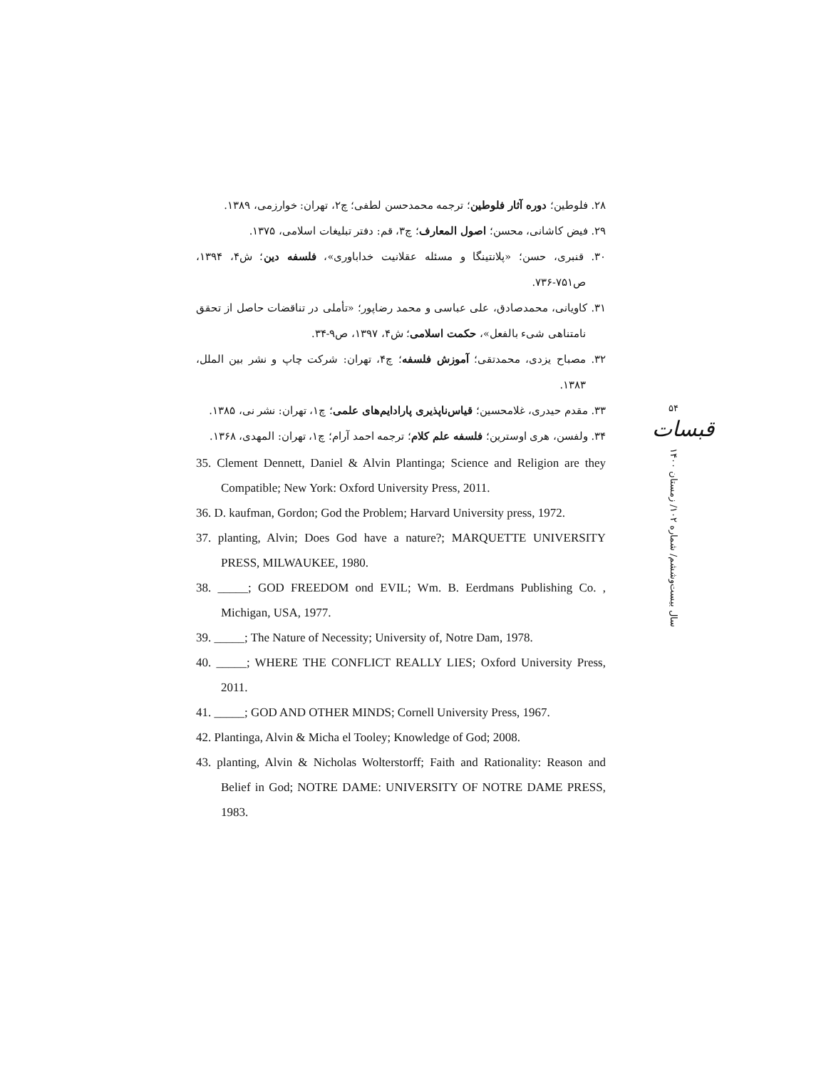۲۸. فلوطین؛ دوره آثار فلوطین؛ ترجمه محمدحسن لطفی؛ چ۲، تهران: خوارزمی، ۱۳۸۹.
۲۹. فیض کاشانی، محسن؛ اصول المعارف؛ چ۳، قم: دفتر تبلیغات اسلامی، ۱۳۷۵.
۳۰. قنبری، حسن؛ «پلانتینگا و مسئله عقلانیت خداباوری»، فلسفه دین؛ ش۴، ۱۳۹۴، ص۷۵۱-۷۳۶.
۳۱. کاویانی، محمدصادق، علی عباسی و محمد رضاپور؛ «تأملی در تناقضات حاصل از تحقق نامتناهی شیء بالفعل»، حکمت اسلامی؛ ش۴، ۱۳۹۷، ص۹-۳۴.
۳۲. مصباح یزدی، محمدتقی؛ آموزش فلسفه؛ چ۴، تهران: شرکت چاپ و نشر بین الملل، ۱۳۸۳.
۳۳. مقدم حیدری، غلامحسین؛ قیاس‌ناپذیری پارادایم‌های علمی؛ چ۱، تهران: نشر نی، ۱۳۸۵.
۳۴. ولفسن، هری اوسترین؛ فلسفه علم کلام؛ ترجمه احمد آرام؛ چ۱، تهران: المهدی، ۱۳۶۸.
35. Clement Dennett, Daniel & Alvin Plantinga; Science and Religion are they Compatible; New York: Oxford University Press, 2011.
36. D. kaufman, Gordon; God the Problem; Harvard University press, 1972.
37. planting, Alvin; Does God have a nature?; MARQUETTE UNIVERSITY PRESS, MILWAUKEE, 1980.
38. _____; GOD FREEDOM ond EVIL; Wm. B. Eerdmans Publishing Co. , Michigan, USA, 1977.
39. _____; The Nature of Necessity; University of, Notre Dam, 1978.
40. _____; WHERE THE CONFLICT REALLY LIES; Oxford University Press, 2011.
41. _____; GOD AND OTHER MINDS; Cornell University Press, 1967.
42. Plantinga, Alvin & Micha el Tooley; Knowledge of God; 2008.
43. planting, Alvin & Nicholas Wolterstorff; Faith and Rationality: Reason and Belief in God; NOTRE DAME: UNIVERSITY OF NOTRE DAME PRESS, 1983.
۵۴
قبسات
سال بیست‌وششم/ شماره ۱۰۲/ زمستان ۱۴۰۰